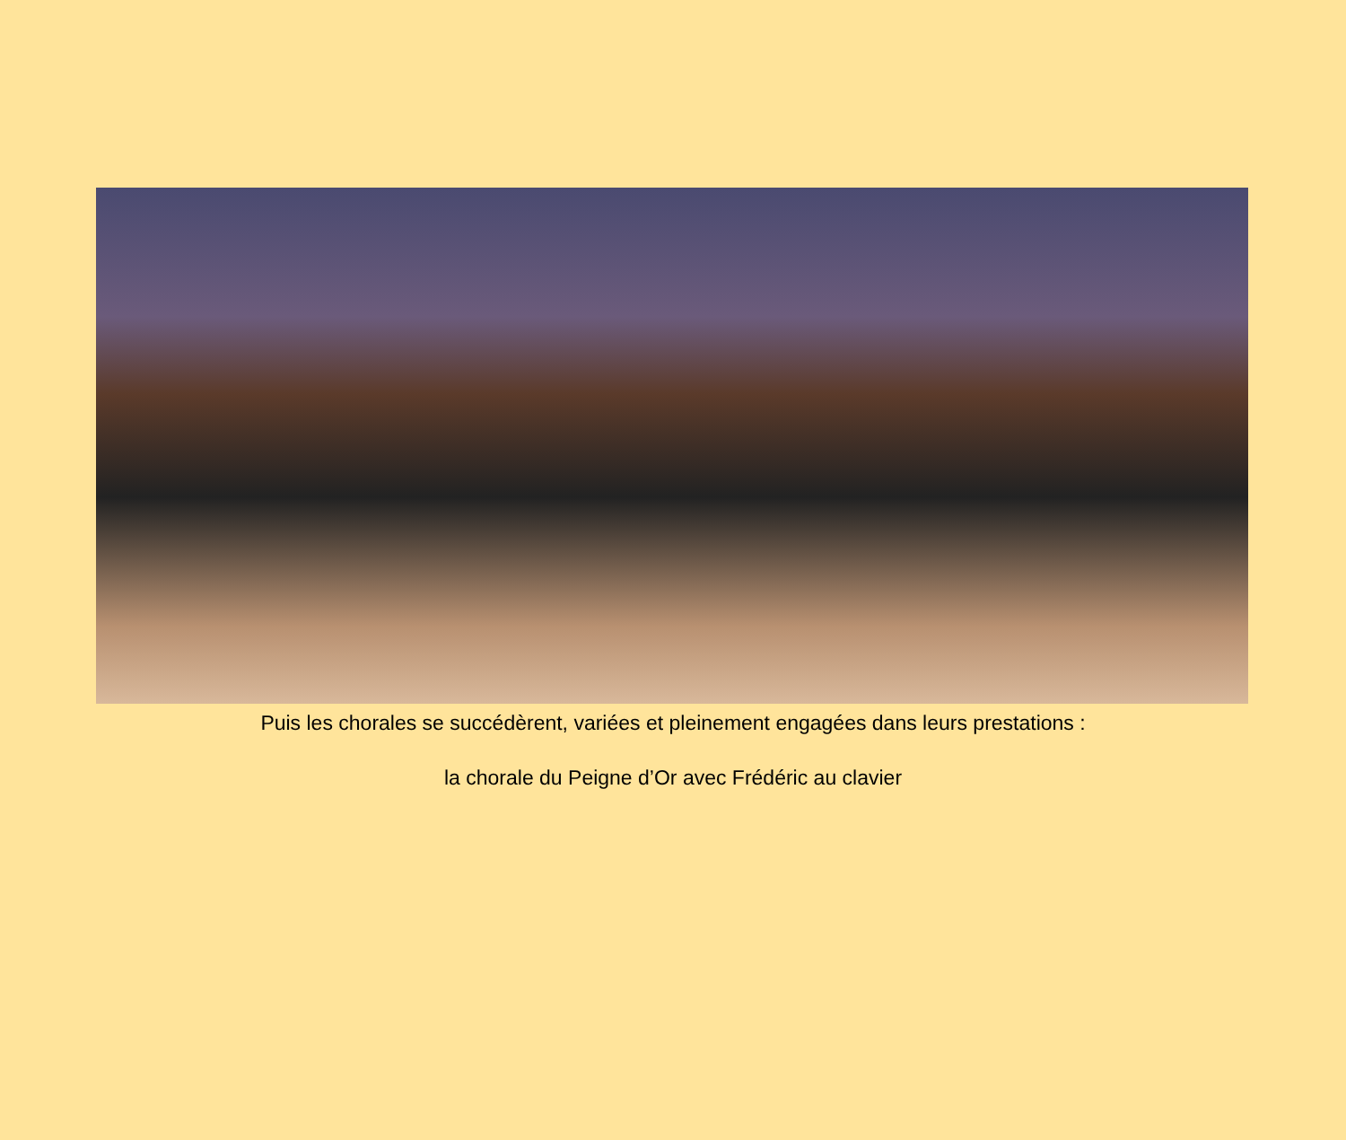Puis les chorales se succédèrent, variées et pleinement engagées dans leurs prestations :
la chorale du Peigne d’Or avec Frédéric au clavier